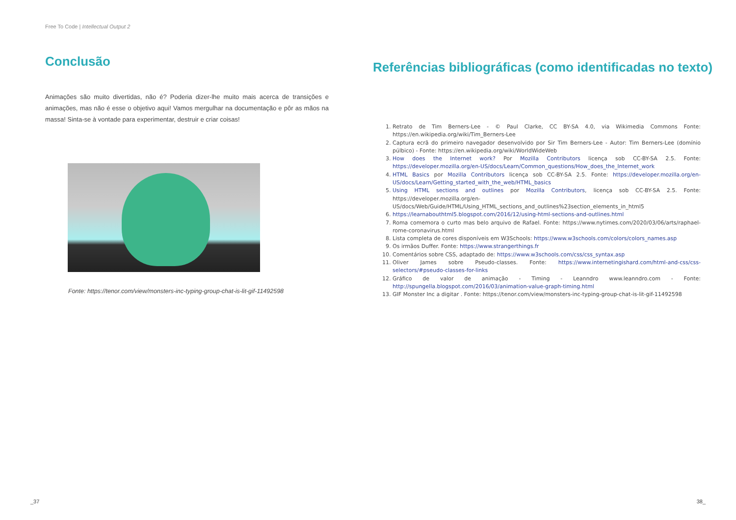Free To Code | Intellectual Output 2
Conclusão
Animações são muito divertidas, não é? Poderia dizer-lhe muito mais acerca de transições e animações, mas não é esse o objetivo aqui! Vamos mergulhar na documentação e pôr as mãos na massa! Sinta-se à vontade para experimentar, destruir e criar coisas!
Fonte: https://tenor.com/view/monsters-inc-typing-group-chat-is-lit-gif-11492598
Referências bibliográficas (como identificadas no texto)
1. Retrato de Tim Berners-Lee - © Paul Clarke, CC BY-SA 4.0, via Wikimedia Commons Fonte: https://en.wikipedia.org/wiki/Tim_Berners-Lee
2. Captura ecrã do primeiro navegador desenvolvido por Sir Tim Berners-Lee - Autor: Tim Berners-Lee (domínio púlbico) - Fonte: https://en.wikipedia.org/wiki/WorldWideWeb
3. How does the Internet work? Por Mozilla Contributors licença sob CC-BY-SA 2.5. Fonte: https://developer.mozilla.org/en-US/docs/Learn/Common_questions/How_does_the_Internet_work
4. HTML Basics por Mozilla Contributors licença sob CC-BY-SA 2.5. Fonte: https://developer.mozilla.org/en-US/docs/Learn/Getting_started_with_the_web/HTML_basics
5. Using HTML sections and outlines por Mozilla Contributors, licença sob CC-BY-SA 2.5. Fonte: https://developer.mozilla.org/en-US/docs/Web/Guide/HTML/Using_HTML_sections_and_outlines%23section_elements_in_html5
6. https://learnabouthtml5.blogspot.com/2016/12/using-html-sections-and-outlines.html
7. Roma comemora o curto mas belo arquivo de Rafael. Fonte: https://www.nytimes.com/2020/03/06/arts/raphael-rome-coronavirus.html
8. Lista completa de cores disponíveis em W3Schools: https://www.w3schools.com/colors/colors_names.asp
9. Os irmãos Duffer. Fonte: https://www.strangerthings.fr
10. Comentários sobre CSS, adaptado de: https://www.w3schools.com/css/css_syntax.asp
11. Oliver James sobre Pseudo-classes. Fonte: https://www.internetingishard.com/html-and-css/css-selectors/#pseudo-classes-for-links
12. Gráfico de valor de animação - Timing - Leanndro www.leanndro.com - Fonte: http://spungella.blogspot.com/2016/03/animation-value-graph-timing.html
13. GIF Monster Inc a digitar . Fonte: https://tenor.com/view/monsters-inc-typing-group-chat-is-lit-gif-11492598
_37 38_